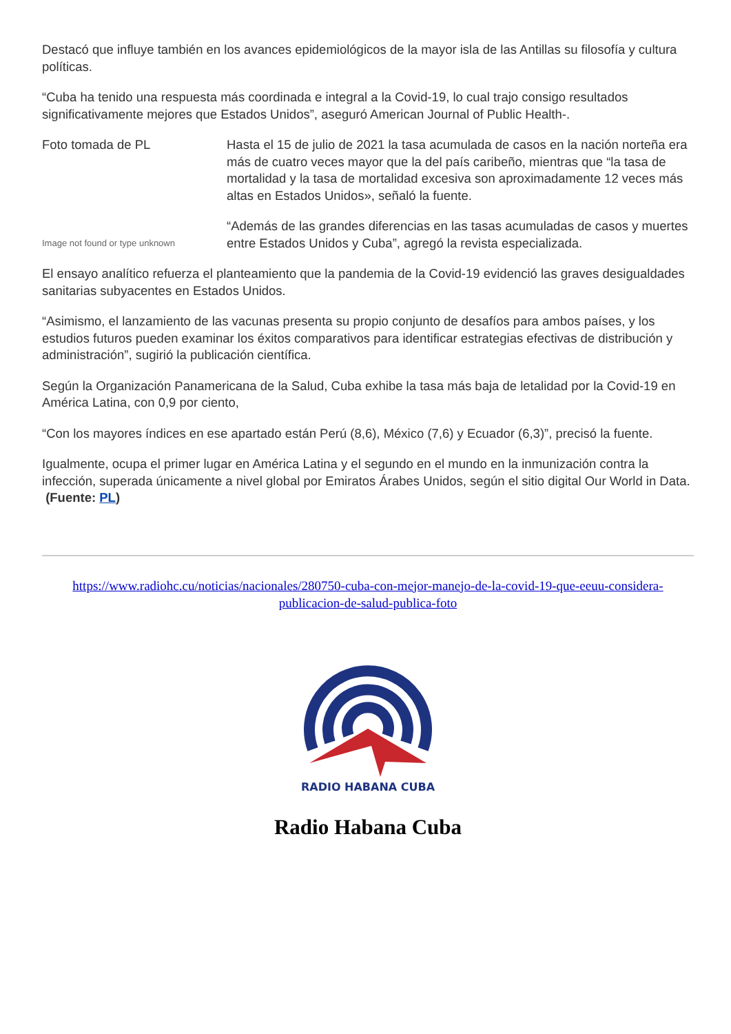Destacó que influye también en los avances epidemiológicos de la mayor isla de las Antillas su filosofía y cultura políticas.
“Cuba ha tenido una respuesta más coordinada e integral a la Covid-19, lo cual trajo consigo resultados significativamente mejores que Estados Unidos”, aseguró American Journal of Public Health-.
Foto tomada de PL
Image not found or type unknown
Hasta el 15 de julio de 2021 la tasa acumulada de casos en la nación norteña era más de cuatro veces mayor que la del país caribeño, mientras que “la tasa de mortalidad y la tasa de mortalidad excesiva son aproximadamente 12 veces más altas en Estados Unidos», señaló la fuente.
“Además de las grandes diferencias en las tasas acumuladas de casos y muertes entre Estados Unidos y Cuba”, agregó la revista especializada.
El ensayo analítico refuerza el planteamiento que la pandemia de la Covid-19 evidenció las graves desigualdades sanitarias subyacentes en Estados Unidos.
“Asimismo, el lanzamiento de las vacunas presenta su propio conjunto de desafíos para ambos países, y los estudios futuros pueden examinar los éxitos comparativos para identificar estrategias efectivas de distribución y administración”, sugirió la publicación científica.
Según la Organización Panamericana de la Salud, Cuba exhibe la tasa más baja de letalidad por la Covid-19 en América Latina, con 0,9 por ciento,
“Con los mayores índices en ese apartado están Perú (8,6), México (7,6) y Ecuador (6,3)”, precisó la fuente.
Igualmente, ocupa el primer lugar en América Latina y el segundo en el mundo en la inmunización contra la infección, superada únicamente a nivel global por Emiratos Árabes Unidos, según el sitio digital Our World in Data. (Fuente: PL)
https://www.radiohc.cu/noticias/nacionales/280750-cuba-con-mejor-manejo-de-la-covid-19-que-eeuu-considera-publicacion-de-salud-publica-foto
RADIO HABANA CUBA
Radio Habana Cuba